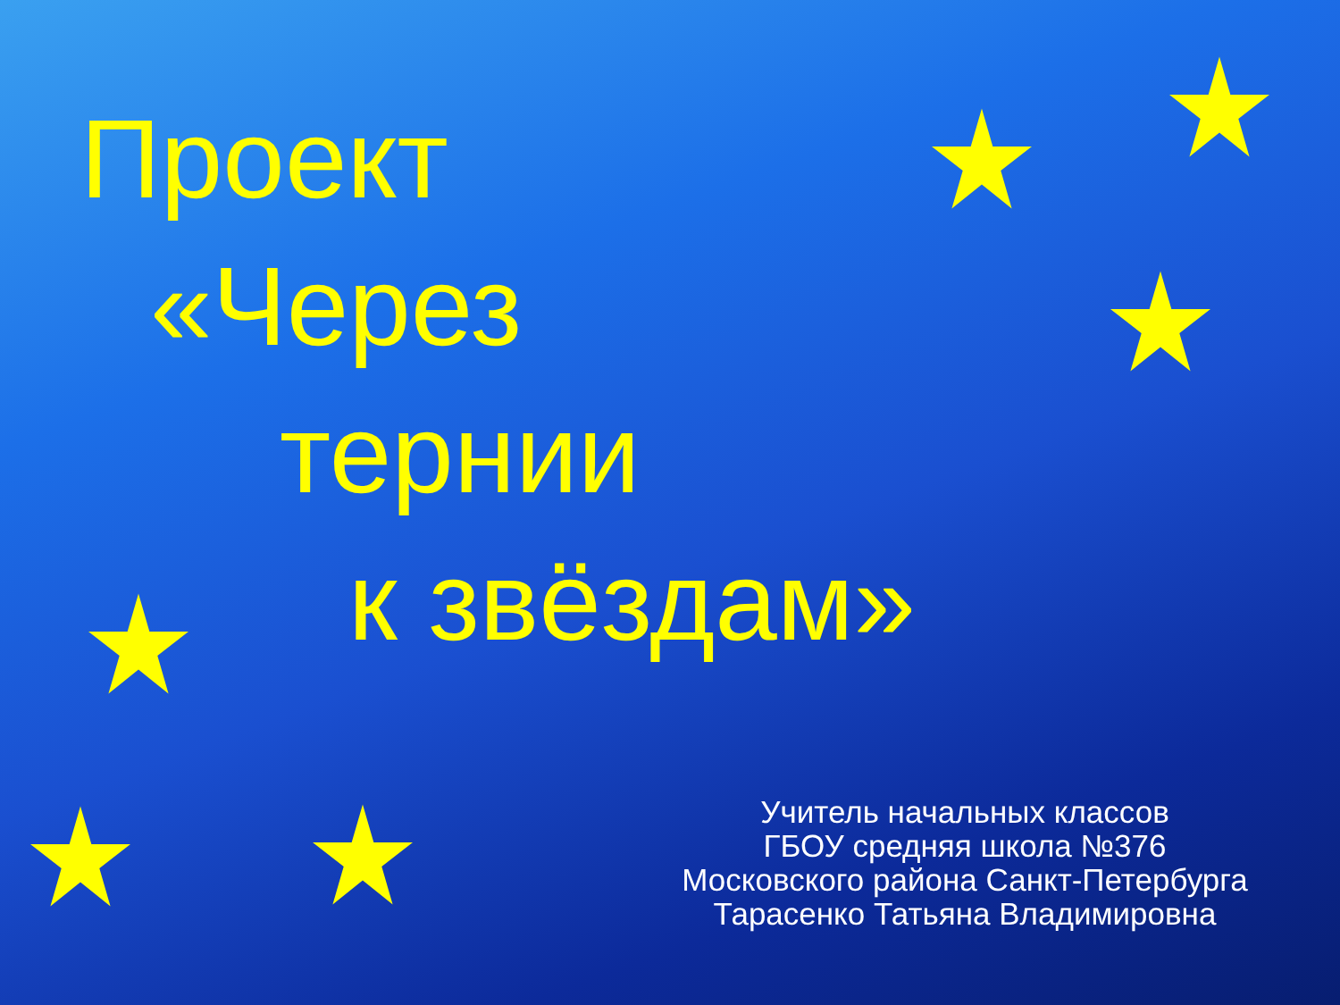Проект
«Через
тернии
к звёздам»
Учитель начальных классов
ГБОУ средняя школа №376
Московского района Санкт-Петербурга
Тарасенко Татьяна Владимировна